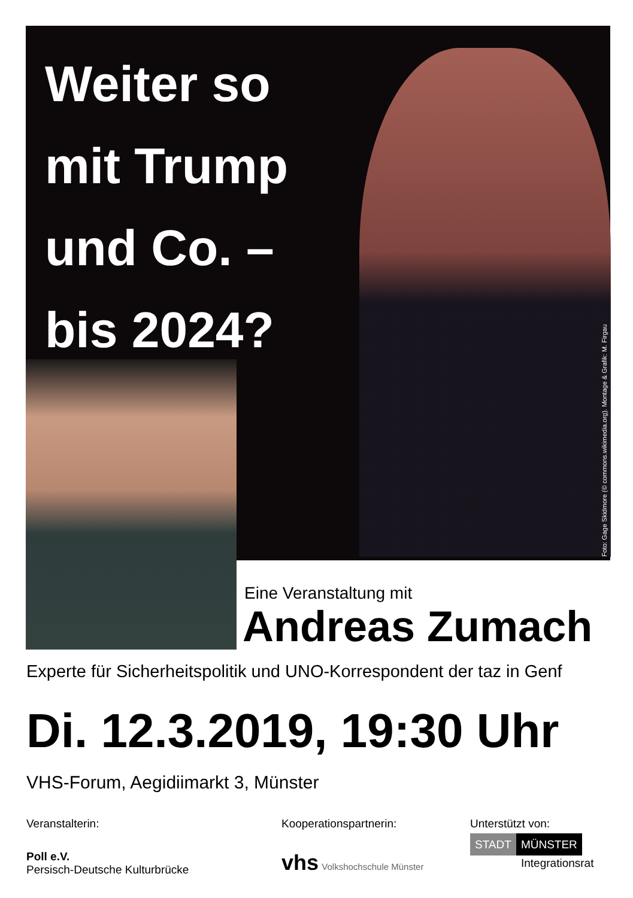Weiter so mit Trump und Co. – bis 2024?
Foto: Gage Skidmore (© commons.wikimedia.org). Montage & Grafik: M. Firgau
Eine Veranstaltung mit
Andreas Zumach
Experte für Sicherheitspolitik und UNO-Korrespondent der taz in Genf
Di. 12.3.2019, 19:30 Uhr
VHS-Forum, Aegidiimarkt 3, Münster
Veranstalterin:
Poll e.V.
Persisch-Deutsche Kulturbrücke
Kooperationspartnerin:
vhs Volkshochschule Münster
Unterstützt von:
STADT MÜNSTER
Integrationsrat